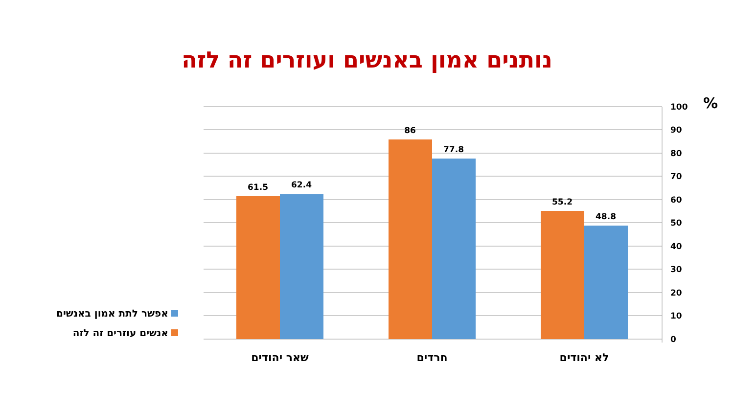נותנים אמון באנשים ועוזרים זה לזה
61.5
62.4
86
77.8
55.2
48.8
100
90
80
70
60
50
40
30
20
10
0
%
שאר יהודים
חרדים
לא יהודים
אפשר לתת אמון באנשים
אנשים עוזרים זה לזה